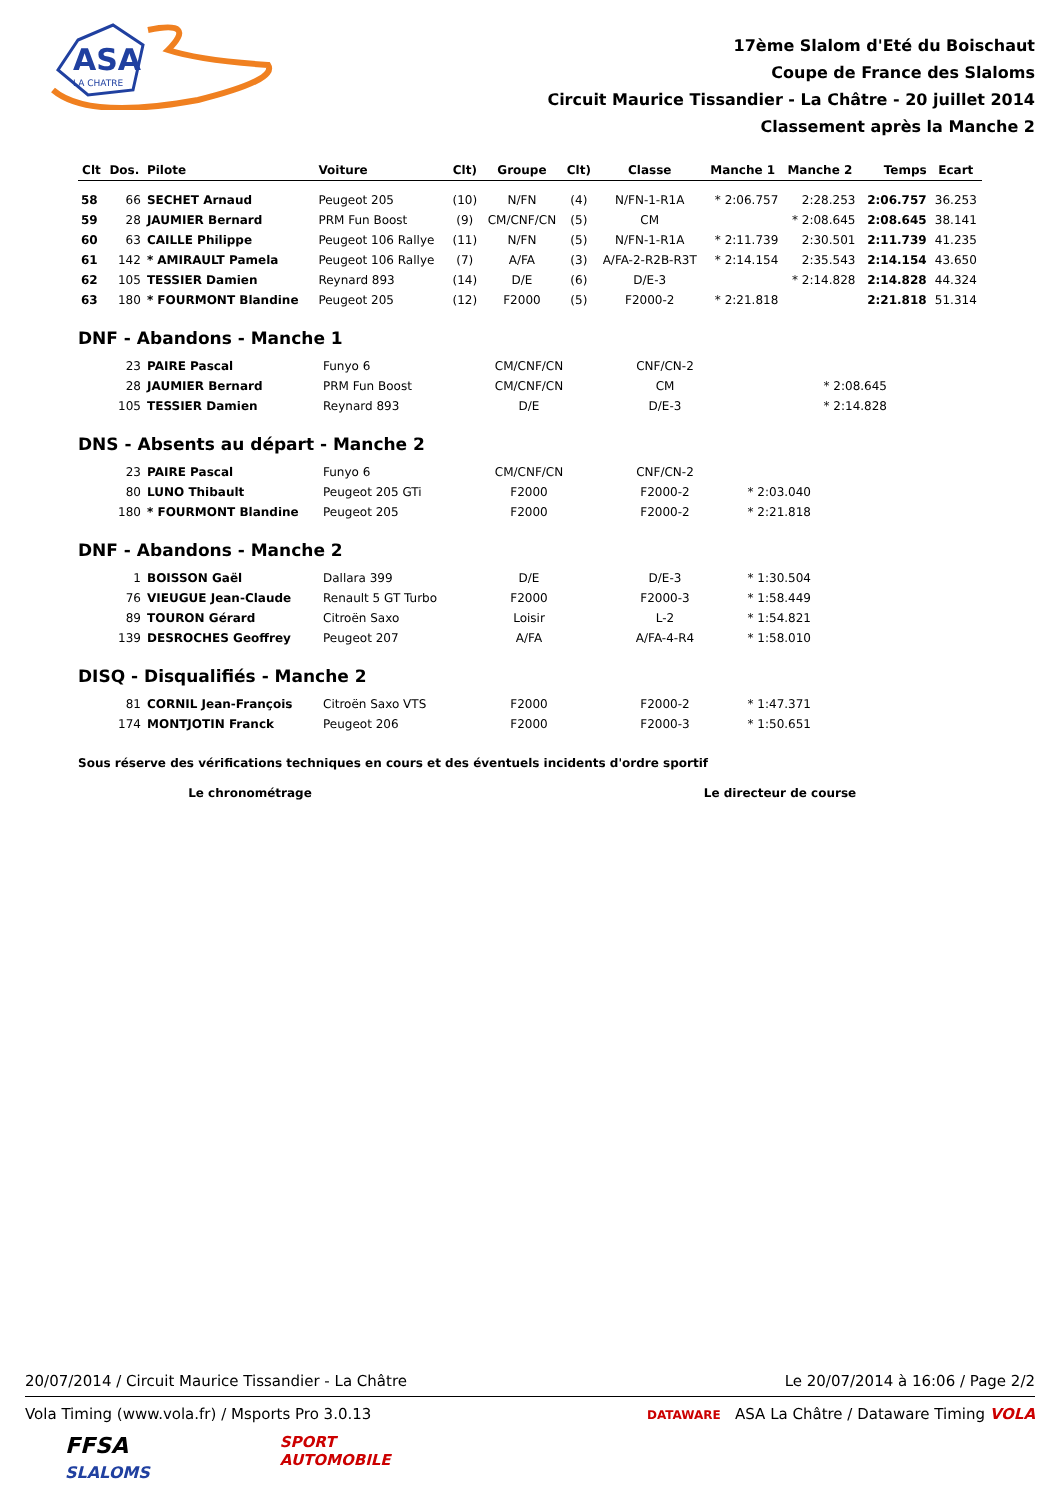ASA
LA CHATRE
17ème Slalom d'Eté du Boischaut
Coupe de France des Slaloms
Circuit Maurice Tissandier - La Châtre - 20 juillet 2014
Classement après la Manche 2
| Clt | Dos. | Pilote | Voiture | Clt) | Groupe | Clt) | Classe | Manche 1 | Manche 2 | Temps | Ecart |
| --- | --- | --- | --- | --- | --- | --- | --- | --- | --- | --- | --- |
| 58 | 66 | SECHET Arnaud | Peugeot 205 | (10) | N/FN | (4) | N/FN-1-R1A | * 2:06.757 | 2:28.253 | 2:06.757 | 36.253 |
| 59 | 28 | JAUMIER Bernard | PRM Fun Boost | (9) | CM/CNF/CN | (5) | CM | | * 2:08.645 | 2:08.645 | 38.141 |
| 60 | 63 | CAILLE Philippe | Peugeot 106 Rallye | (11) | N/FN | (5) | N/FN-1-R1A | * 2:11.739 | 2:30.501 | 2:11.739 | 41.235 |
| 61 | 142 | * AMIRAULT Pamela | Peugeot 106 Rallye | (7) | A/FA | (3) | A/FA-2-R2B-R3T | * 2:14.154 | 2:35.543 | 2:14.154 | 43.650 |
| 62 | 105 | TESSIER Damien | Reynard 893 | (14) | D/E | (6) | D/E-3 | | * 2:14.828 | 2:14.828 | 44.324 |
| 63 | 180 | * FOURMONT Blandine | Peugeot 205 | (12) | F2000 | (5) | F2000-2 | * 2:21.818 | | 2:21.818 | 51.314 |
DNF - Abandons - Manche 1
| | 23 | PAIRE Pascal | Funyo 6 | CM/CNF/CN | CNF/CN-2 | | | |
| | 28 | JAUMIER Bernard | PRM Fun Boost | CM/CNF/CN | CM | | * 2:08.645 | |
| | 105 | TESSIER Damien | Reynard 893 | D/E | D/E-3 | | * 2:14.828 | |
DNS - Absents au départ - Manche 2
| | 23 | PAIRE Pascal | Funyo 6 | CM/CNF/CN | CNF/CN-2 | | |
| | 80 | LUNO Thibault | Peugeot 205 GTi | F2000 | F2000-2 | * 2:03.040 | |
| | 180 | * FOURMONT Blandine | Peugeot 205 | F2000 | F2000-2 | * 2:21.818 | |
DNF - Abandons - Manche 2
| | 1 | BOISSON Gaël | Dallara 399 | D/E | D/E-3 | * 1:30.504 | |
| | 76 | VIEUGUE Jean-Claude | Renault 5 GT Turbo | F2000 | F2000-3 | * 1:58.449 | |
| | 89 | TOURON Gérard | Citroën Saxo | Loisir | L-2 | * 1:54.821 | |
| | 139 | DESROCHES Geoffrey | Peugeot 207 | A/FA | A/FA-4-R4 | * 1:58.010 | |
DISQ - Disqualifiés - Manche 2
| | 81 | CORNIL Jean-François | Citroën Saxo VTS | F2000 | F2000-2 | * 1:47.371 | |
| | 174 | MONTJOTIN Franck | Peugeot 206 | F2000 | F2000-3 | * 1:50.651 | |
Sous réserve des vérifications techniques en cours et des éventuels incidents d'ordre sportif
Le chronométrage Le directeur de course
20/07/2014 / Circuit Maurice Tissandier - La Châtre Le 20/07/2014 à 16:06 / Page 2/2
Vola Timing (www.vola.fr) / Msports Pro 3.0.13 DATAWARE ASA La Châtre / Dataware Timing VOLA
FFSA
SLALOMS
SPORT
AUTOMOBILE